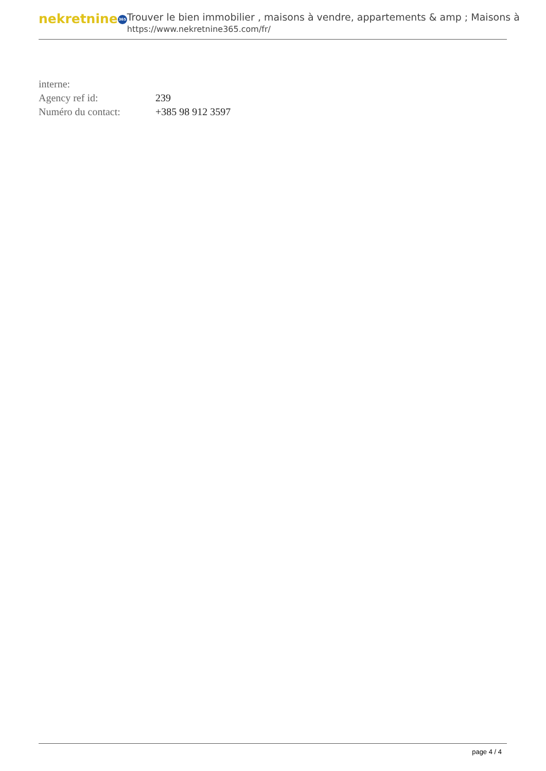nekretnine 365
Trouver le bien immobilier , maisons à vendre, appartements & amp ; Maisons à
https://www.nekretnine365.com/fr/
| interne: | |
| Agency ref id: | 239 |
| Numéro du contact: | +385 98 912 3597 |
page 4 / 4